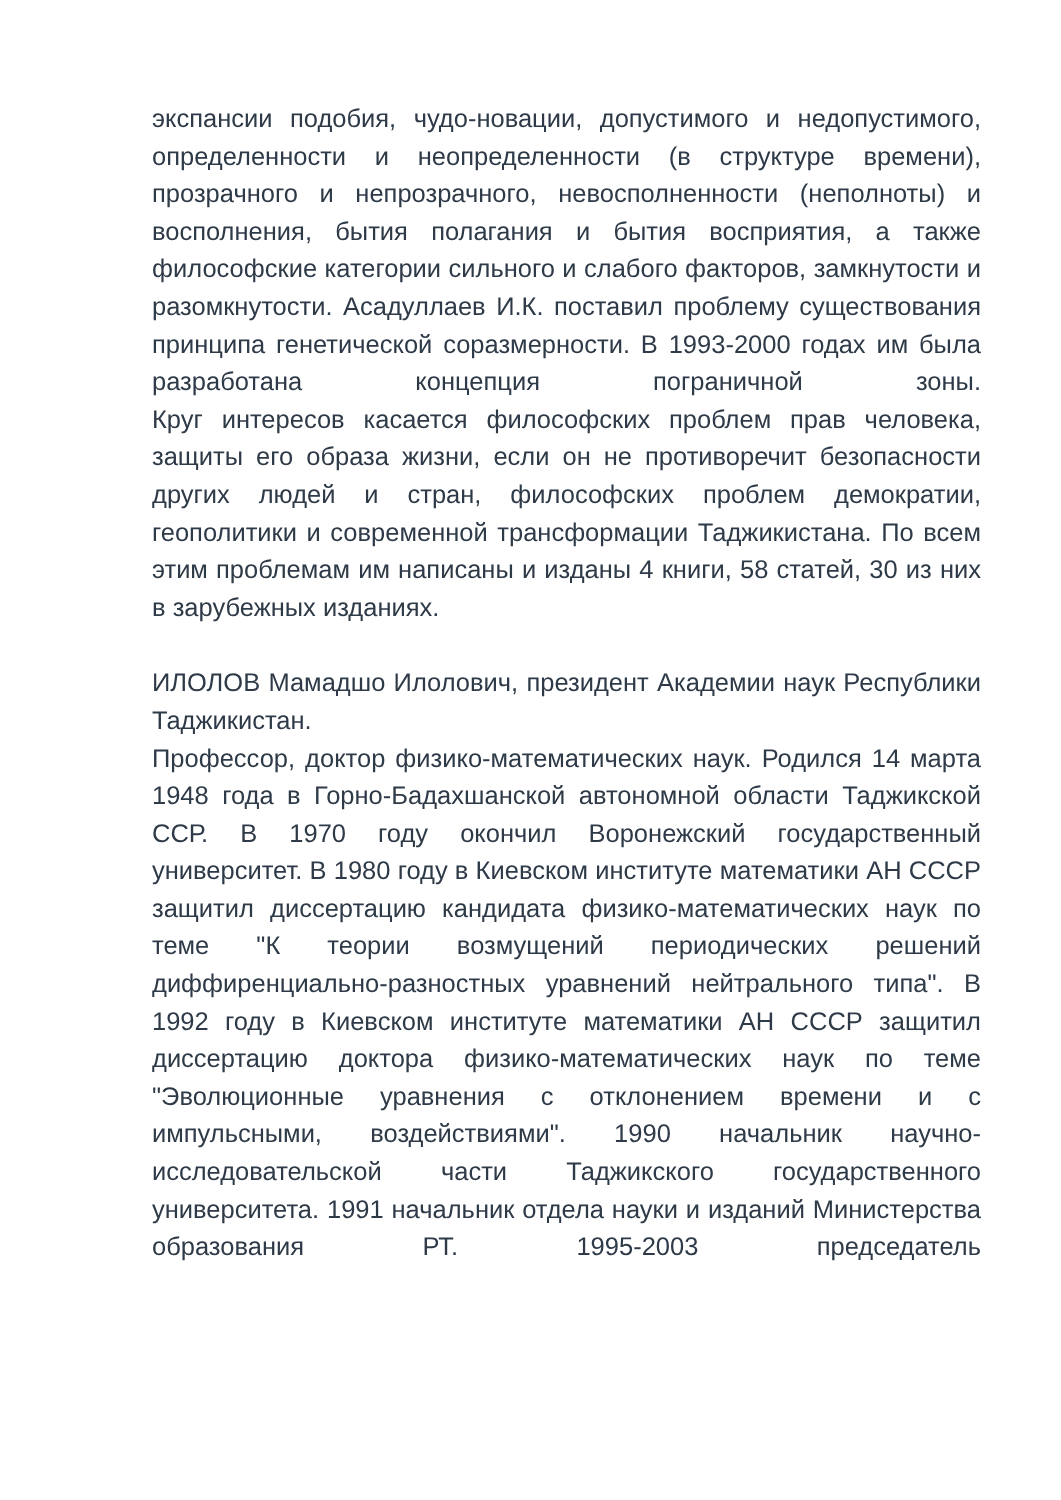экспансии подобия, чудо-новации, допустимого и недопустимого, определенности и неопределенности (в структуре времени), прозрачного и непрозрачного, невосполненности (неполноты) и восполнения, бытия полагания и бытия восприятия, а также философские категории сильного и слабого факторов, замкнутости и разомкнутости. Асадуллаев И.К. поставил проблему существования принципа генетической соразмерности. В 1993-2000 годах им была разработана концепция пограничной зоны.
Круг интересов касается философских проблем прав человека, защиты его образа жизни, если он не противоречит безопасности других людей и стран, философских проблем демократии, геополитики и современной трансформации Таджикистана. По всем этим проблемам им написаны и изданы 4 книги, 58 статей, 30 из них в зарубежных изданиях.
ИЛОЛОВ Мамадшо Илолович, президент Академии наук Республики Таджикистан.
Профессор, доктор физико-математических наук. Родился 14 марта 1948 года в Горно-Бадахшанской автономной области Таджикской ССР. В 1970 году окончил Воронежский государственный университет. В 1980 году в Киевском институте математики АН СССР защитил диссертацию кандидата физико-математических наук по теме "К теории возмущений периодических решений диффиренциально-разностных уравнений нейтрального типа". В 1992 году в Киевском институте математики АН СССР защитил диссертацию доктора физико-математических наук по теме "Эволюционные уравнения с отклонением времени и с импульсными, воздействиями". 1990 начальник научно-исследовательской части Таджикского государственного университета. 1991 начальник отдела науки и изданий Министерства образования РТ. 1995-2003 председатель